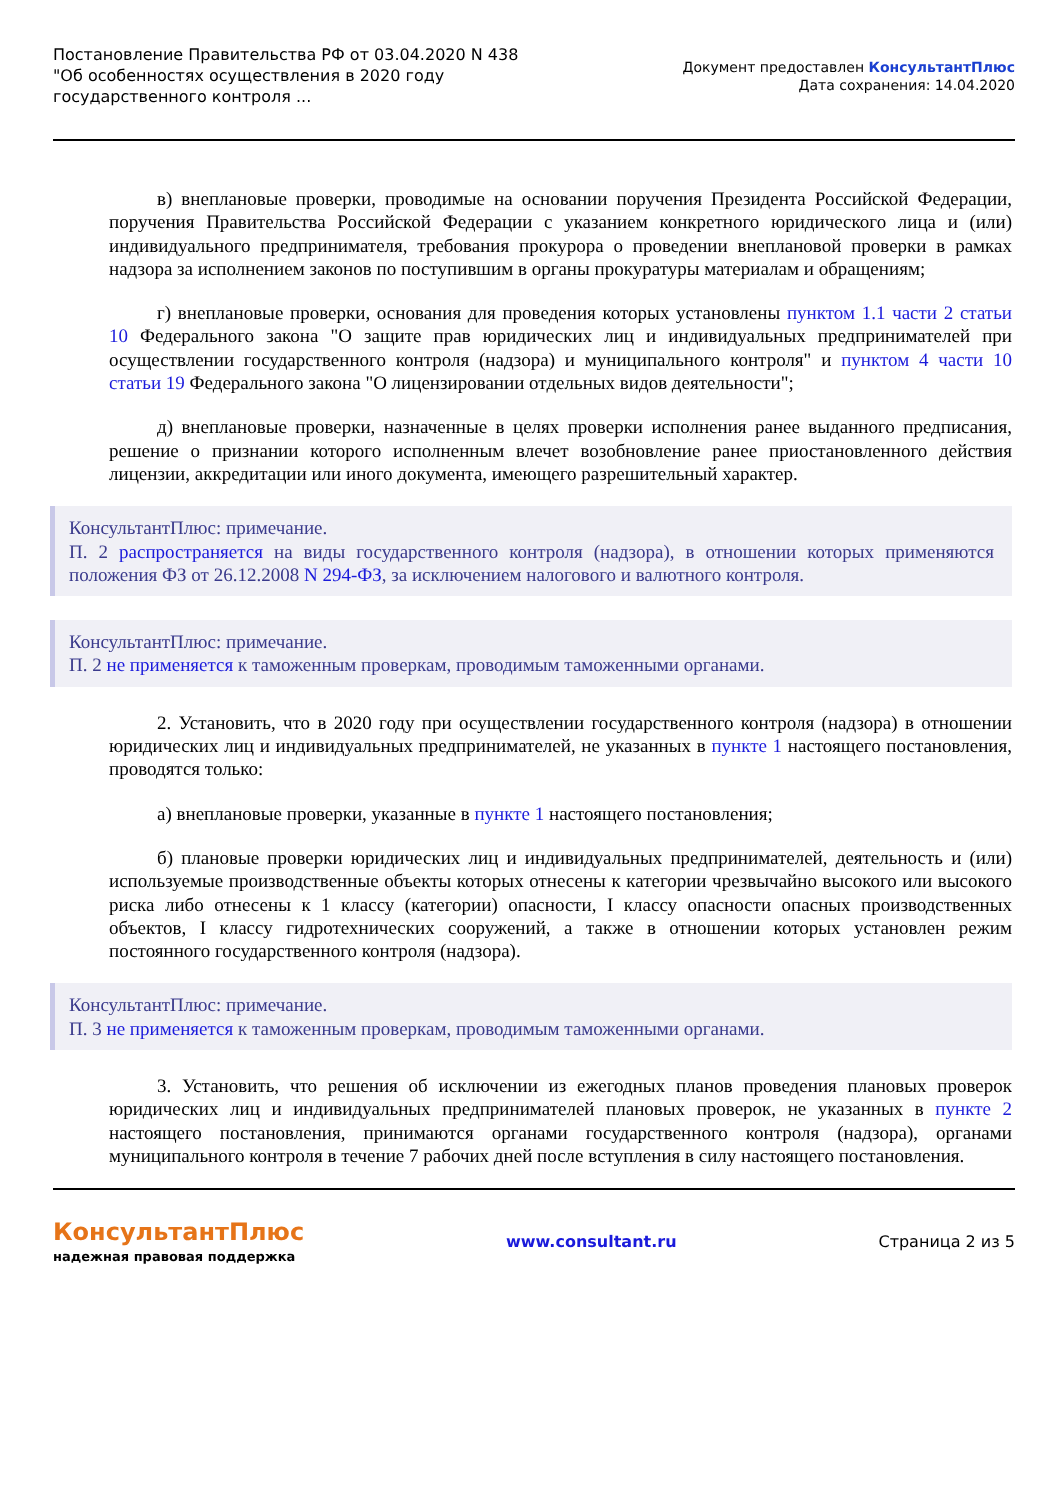Постановление Правительства РФ от 03.04.2020 N 438
"Об особенностях осуществления в 2020 году
государственного контроля ...
Документ предоставлен КонсультантПлюс
Дата сохранения: 14.04.2020
в) внеплановые проверки, проводимые на основании поручения Президента Российской Федерации, поручения Правительства Российской Федерации с указанием конкретного юридического лица и (или) индивидуального предпринимателя, требования прокурора о проведении внеплановой проверки в рамках надзора за исполнением законов по поступившим в органы прокуратуры материалам и обращениям;
г) внеплановые проверки, основания для проведения которых установлены пунктом 1.1 части 2 статьи 10 Федерального закона "О защите прав юридических лиц и индивидуальных предпринимателей при осуществлении государственного контроля (надзора) и муниципального контроля" и пунктом 4 части 10 статьи 19 Федерального закона "О лицензировании отдельных видов деятельности";
д) внеплановые проверки, назначенные в целях проверки исполнения ранее выданного предписания, решение о признании которого исполненным влечет возобновление ранее приостановленного действия лицензии, аккредитации или иного документа, имеющего разрешительный характер.
КонсультантПлюс: примечание.
П. 2 распространяется на виды государственного контроля (надзора), в отношении которых применяются положения ФЗ от 26.12.2008 N 294-ФЗ, за исключением налогового и валютного контроля.
КонсультантПлюс: примечание.
П. 2 не применяется к таможенным проверкам, проводимым таможенными органами.
2. Установить, что в 2020 году при осуществлении государственного контроля (надзора) в отношении юридических лиц и индивидуальных предпринимателей, не указанных в пункте 1 настоящего постановления, проводятся только:
а) внеплановые проверки, указанные в пункте 1 настоящего постановления;
б) плановые проверки юридических лиц и индивидуальных предпринимателей, деятельность и (или) используемые производственные объекты которых отнесены к категории чрезвычайно высокого или высокого риска либо отнесены к 1 классу (категории) опасности, I классу опасности опасных производственных объектов, I классу гидротехнических сооружений, а также в отношении которых установлен режим постоянного государственного контроля (надзора).
КонсультантПлюс: примечание.
П. 3 не применяется к таможенным проверкам, проводимым таможенными органами.
3. Установить, что решения об исключении из ежегодных планов проведения плановых проверок юридических лиц и индивидуальных предпринимателей плановых проверок, не указанных в пункте 2 настоящего постановления, принимаются органами государственного контроля (надзора), органами муниципального контроля в течение 7 рабочих дней после вступления в силу настоящего постановления.
КонсультантПлюс
надежная правовая поддержка
www.consultant.ru Страница 2 из 5